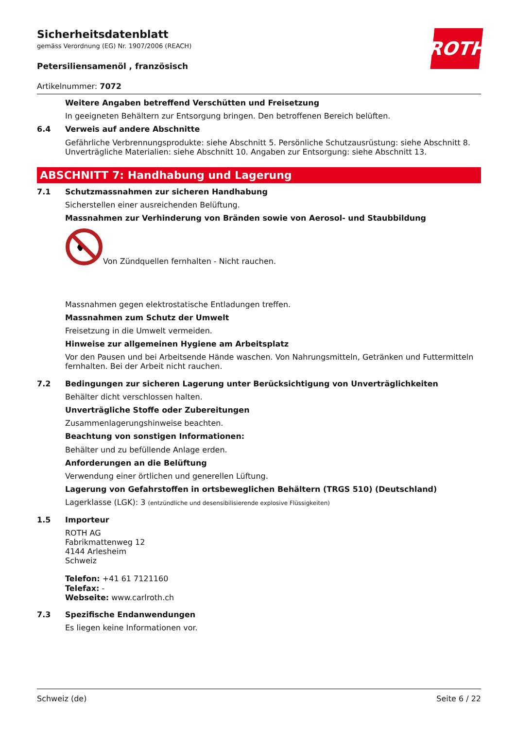ROTH
Sicherheitsdatenblatt
gemäss Verordnung (EG) Nr. 1907/2006 (REACH)
Petersiliensamenöl , französisch
Artikelnummer: 7072
Weitere Angaben betreffend Verschütten und Freisetzung
In geeigneten Behältern zur Entsorgung bringen. Den betroffenen Bereich belüften.
6.4
Verweis auf andere Abschnitte
Gefährliche Verbrennungsprodukte: siehe Abschnitt 5. Persönliche Schutzausrüstung: siehe Abschnitt 8. Unverträgliche Materialien: siehe Abschnitt 10. Angaben zur Entsorgung: siehe Abschnitt 13.
ABSCHNITT 7: Handhabung und Lagerung
7.1
Schutzmassnahmen zur sicheren Handhabung
Sicherstellen einer ausreichenden Belüftung.
Massnahmen zur Verhinderung von Bränden sowie von Aerosol- und Staubbildung
Von Zündquellen fernhalten - Nicht rauchen.
Massnahmen gegen elektrostatische Entladungen treffen.
Massnahmen zum Schutz der Umwelt
Freisetzung in die Umwelt vermeiden.
Hinweise zur allgemeinen Hygiene am Arbeitsplatz
Vor den Pausen und bei Arbeitsende Hände waschen. Von Nahrungsmitteln, Getränken und Futtermitteln fernhalten. Bei der Arbeit nicht rauchen.
7.2
Bedingungen zur sicheren Lagerung unter Berücksichtigung von Unverträglichkeiten
Behälter dicht verschlossen halten.
Unverträgliche Stoffe oder Zubereitungen
Zusammenlagerungshinweise beachten.
Beachtung von sonstigen Informationen:
Behälter und zu befüllende Anlage erden.
Anforderungen an die Belüftung
Verwendung einer örtlichen und generellen Lüftung.
Lagerung von Gefahrstoffen in ortsbeweglichen Behältern (TRGS 510) (Deutschland)
Lagerklasse (LGK): 3 (entzündliche und desensibilisierende explosive Flüssigkeiten)
1.5
Importeur
ROTH AG
Fabrikmattenweg 12
4144 Arlesheim
Schweiz
Telefon: +41 61 7121160
Telefax: -
Webseite: www.carlroth.ch
7.3
Spezifische Endanwendungen
Es liegen keine Informationen vor.
Schweiz (de) Seite 6 / 22